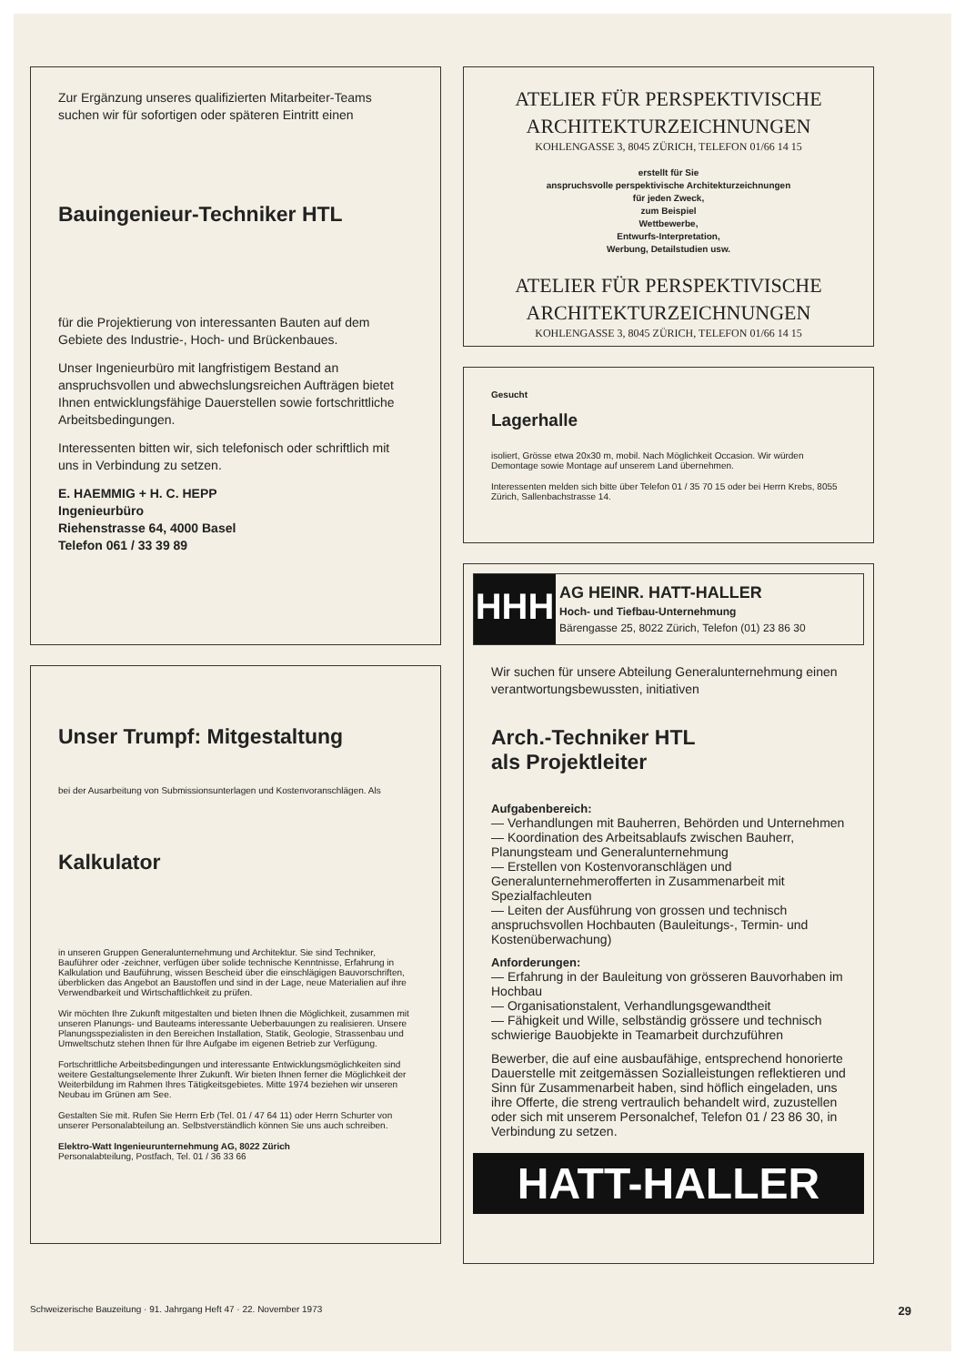Zur Ergänzung unseres qualifizierten Mitarbeiter-Teams suchen wir für sofortigen oder späteren Eintritt einen
Bauingenieur-Techniker HTL
für die Projektierung von interessanten Bauten auf dem Gebiete des Industrie-, Hoch- und Brückenbaues.
Unser Ingenieurbüro mit langfristigem Bestand an anspruchsvollen und abwechslungsreichen Aufträgen bietet Ihnen entwicklungsfähige Dauerstellen sowie fortschrittliche Arbeitsbedingungen.
Interessenten bitten wir, sich telefonisch oder schriftlich mit uns in Verbindung zu setzen.
E. HAEMMIG + H. C. HEPP
Ingenieurbüro
Riehenstrasse 64, 4000 Basel
Telefon 061 / 33 39 89
Unser Trumpf: Mitgestaltung
bei der Ausarbeitung von Submissionsunterlagen und Kostenvoranschlägen. Als
Kalkulator
in unseren Gruppen Generalunternehmung und Architektur. Sie sind Techniker, Bauführer oder -zeichner, verfügen über solide technische Kenntnisse, Erfahrung in Kalkulation und Bauführung, wissen Bescheid über die einschlägigen Bauvorschriften, überblicken das Angebot an Baustoffen und sind in der Lage, neue Materialien auf ihre Verwendbarkeit und Wirtschaftlichkeit zu prüfen.
Wir möchten Ihre Zukunft mitgestalten und bieten Ihnen die Möglichkeit, zusammen mit unseren Planungs- und Bauteams interessante Ueberbauungen zu realisieren. Unsere Planungsspezialisten in den Bereichen Installation, Statik, Geologie, Strassenbau und Umweltschutz stehen Ihnen für Ihre Aufgabe im eigenen Betrieb zur Verfügung.
Fortschrittliche Arbeitsbedingungen und interessante Entwicklungsmöglichkeiten sind weitere Gestaltungselemente Ihrer Zukunft. Wir bieten Ihnen ferner die Möglichkeit der Weiterbildung im Rahmen Ihres Tätigkeitsgebietes. Mitte 1974 beziehen wir unseren Neubau im Grünen am See.
Gestalten Sie mit. Rufen Sie Herrn Erb (Tel. 01 / 47 64 11) oder Herrn Schurter von unserer Personalabteilung an. Selbstverständlich können Sie uns auch schreiben.
Elektro-Watt Ingenieurunternehmung AG, 8022 Zürich
Personalabteilung, Postfach, Tel. 01 / 36 33 66
ATELIER FÜR PERSPEKTIVISCHE
ARCHITEKTURZEICHNUNGEN
KOHLENGASSE 3, 8045 ZÜRICH, TELEFON 01/66 14 15
erstellt für Sie
anspruchsvolle perspektivische Architekturzeichnungen
für jeden Zweck,
zum Beispiel
Wettbewerbe,
Entwurfs-Interpretation,
Werbung, Detailstudien usw.
ATELIER FÜR PERSPEKTIVISCHE
ARCHITEKTURZEICHNUNGEN
KOHLENGASSE 3, 8045 ZÜRICH, TELEFON 01/66 14 15
Gesucht
Lagerhalle
isoliert, Grösse etwa 20x30 m, mobil. Nach Möglichkeit Occasion. Wir würden Demontage sowie Montage auf unserem Land übernehmen.
Interessenten melden sich bitte über Telefon 01 / 35 70 15 oder bei Herrn Krebs, 8055 Zürich, Sallenbachstrasse 14.
HHH
AG HEINR. HATT-HALLER
Hoch- und Tiefbau-Unternehmung
Bärengasse 25, 8022 Zürich, Telefon (01) 23 86 30
Wir suchen für unsere Abteilung Generalunternehmung einen verantwortungsbewussten, initiativen
Arch.-Techniker HTL
als Projektleiter
Aufgabenbereich:
— Verhandlungen mit Bauherren, Behörden und Unternehmen
— Koordination des Arbeitsablaufs zwischen Bauherr, Planungsteam und Generalunternehmung
— Erstellen von Kostenvoranschlägen und Generalunternehmerofferten in Zusammenarbeit mit Spezialfachleuten
— Leiten der Ausführung von grossen und technisch anspruchsvollen Hochbauten (Bauleitungs-, Termin- und Kostenüberwachung)
Anforderungen:
— Erfahrung in der Bauleitung von grösseren Bauvorhaben im Hochbau
— Organisationstalent, Verhandlungsgewandtheit
— Fähigkeit und Wille, selbständig grössere und technisch schwierige Bauobjekte in Teamarbeit durchzuführen
Bewerber, die auf eine ausbaufähige, entsprechend honorierte Dauerstelle mit zeitgemässen Sozialleistungen reflektieren und Sinn für Zusammenarbeit haben, sind höflich eingeladen, uns ihre Offerte, die streng vertraulich behandelt wird, zuzustellen oder sich mit unserem Personalchef, Telefon 01 / 23 86 30, in Verbindung zu setzen.
HATT-HALLER
Schweizerische Bauzeitung · 91. Jahrgang Heft 47 · 22. November 1973 29